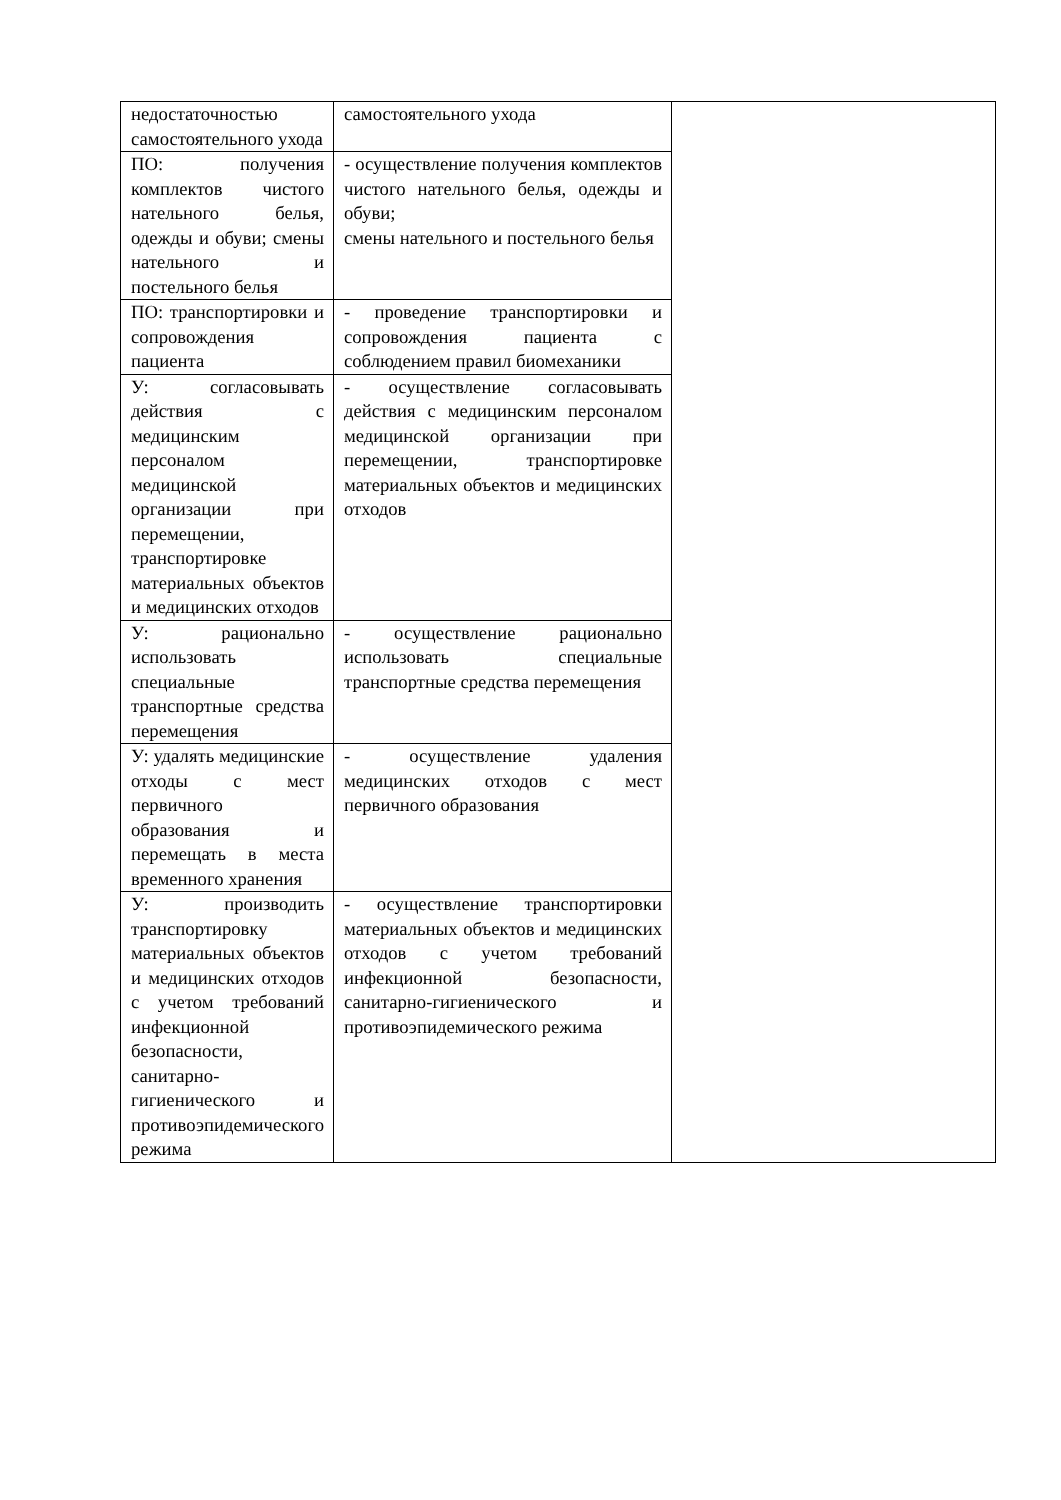| недостаточностью самостоятельного ухода | самостоятельного ухода | |
| ПО: получения комплектов чистого нательного белья, одежды и обуви; смены нательного и постельного белья | - осуществление получения комплектов чистого нательного белья, одежды и обуви; смены нательного и постельного белья | |
| ПО: транспортировки и сопровождения пациента | - проведение транспортировки и сопровождения пациента с соблюдением правил биомеханики | |
| У: согласовывать действия с медицинским персоналом медицинской организации при перемещении, транспортировке материальных объектов и медицинских отходов | - осуществление согласовывать действия с медицинским персоналом медицинской организации при перемещении, транспортировке материальных объектов и медицинских отходов | |
| У: рационально использовать специальные транспортные средства перемещения | - осуществление рационально использовать специальные транспортные средства перемещения | |
| У: удалять медицинские отходы с мест первичного образования и перемещать в места временного хранения | - осуществление удаления медицинских отходов с мест первичного образования | |
| У: производить транспортировку материальных объектов и медицинских отходов с учетом требований инфекционной безопасности, санитарно-гигиенического и противоэпидемического режима | - осуществление транспортировки материальных объектов и медицинских отходов с учетом требований инфекционной безопасности, санитарно-гигиенического и противоэпидемического режима | |